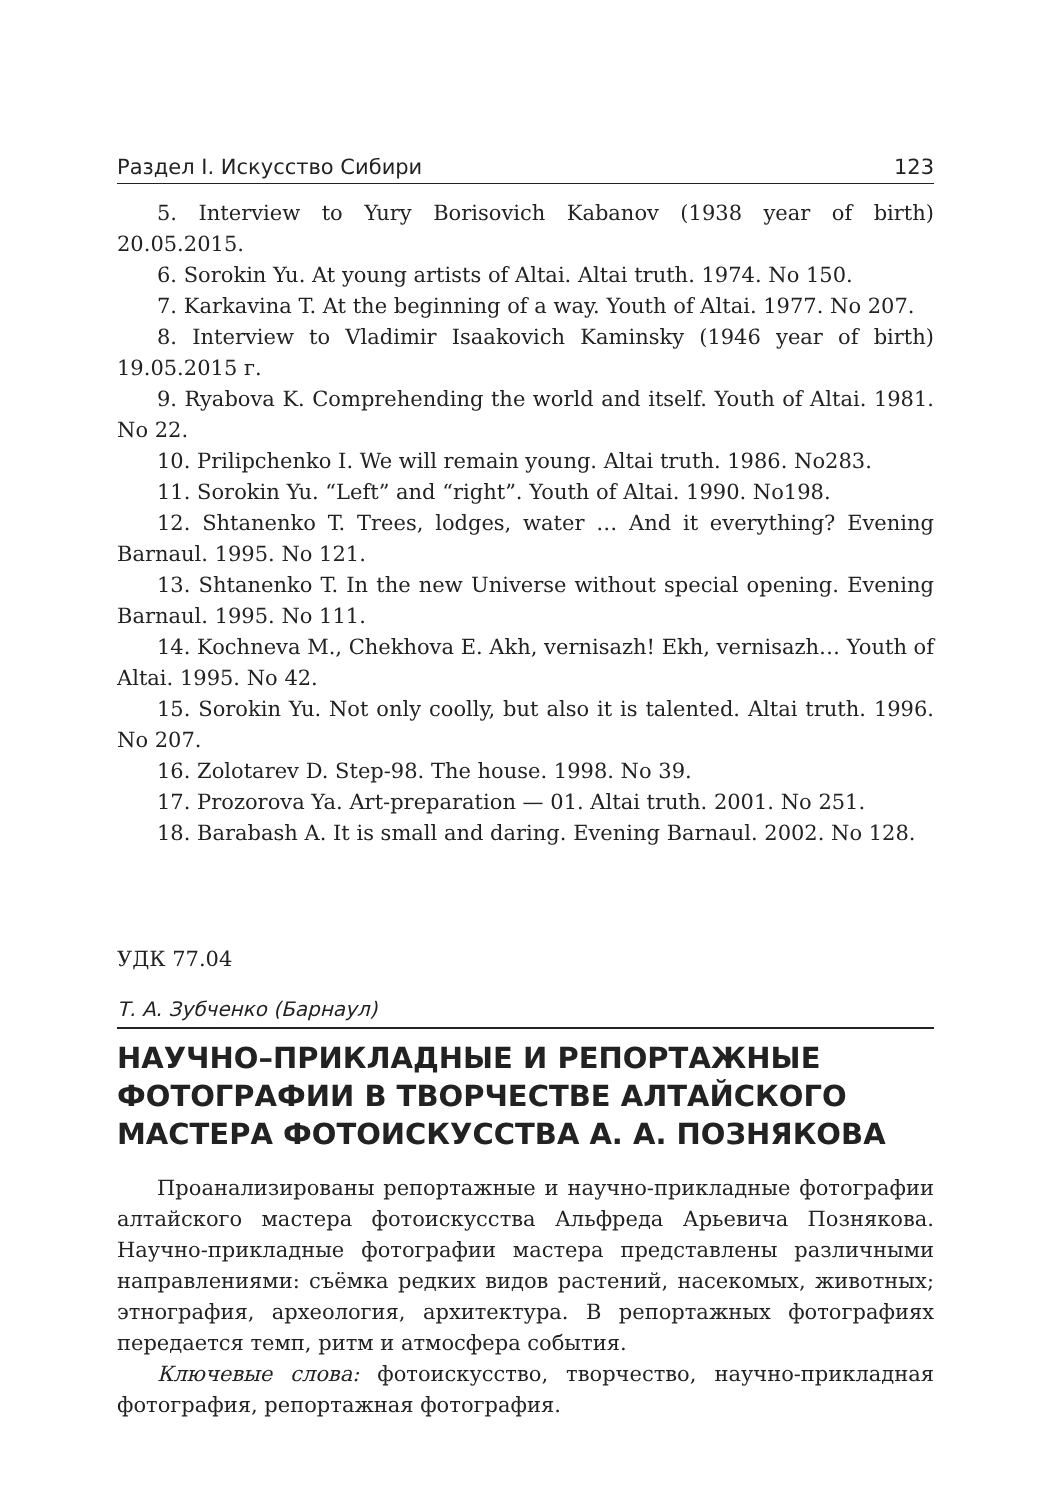Раздел I. Искусство Сибири 123
5. Interview to Yury Borisovich Kabanov (1938 year of birth) 20.05.2015.
6. Sorokin Yu. At young artists of Altai. Altai truth. 1974. No 150.
7. Karkavina T. At the beginning of a way. Youth of Altai. 1977. No 207.
8. Interview to Vladimir Isaakovich Kaminsky (1946 year of birth) 19.05.2015 г.
9. Ryabova K. Comprehending the world and itself. Youth of Altai. 1981. No 22.
10. Prilipchenko I. We will remain young. Altai truth. 1986. No283.
11. Sorokin Yu. “Left” and “right”. Youth of Altai. 1990. No198.
12. Shtanenko T. Trees, lodges, water … And it everything? Evening Barnaul. 1995. No 121.
13. Shtanenko T. In the new Universe without special opening. Evening Barnaul. 1995. No 111.
14. Kochneva M., Chekhova E. Akh, vernisazh! Ekh, vernisazh… Youth of Altai. 1995. No 42.
15. Sorokin Yu. Not only coolly, but also it is talented. Altai truth. 1996. No 207.
16. Zolotarev D. Step-98. The house. 1998. No 39.
17. Prozorova Ya. Art-preparation — 01. Altai truth. 2001. No 251.
18. Barabash A. It is small and daring. Evening Barnaul. 2002. No 128.
УДК 77.04
Т. А. Зубченко (Барнаул)
НАУЧНО–ПРИКЛАДНЫЕ И РЕПОРТАЖНЫЕ ФОТОГРАФИИ В ТВОРЧЕСТВЕ АЛТАЙСКОГО МАСТЕРА ФОТОИСКУССТВА А. А. ПОЗНЯКОВА
Проанализированы репортажные и научно-прикладные фотографии алтайского мастера фотоискусства Альфреда Арьевича Познякова. Научно-прикладные фотографии мастера представлены различными направлениями: съёмка редких видов растений, насекомых, животных; этнография, археология, архитектура. В репортажных фотографиях передается темп, ритм и атмосфера события.
Ключевые слова: фотоискусство, творчество, научно-прикладная фотография, репортажная фотография.